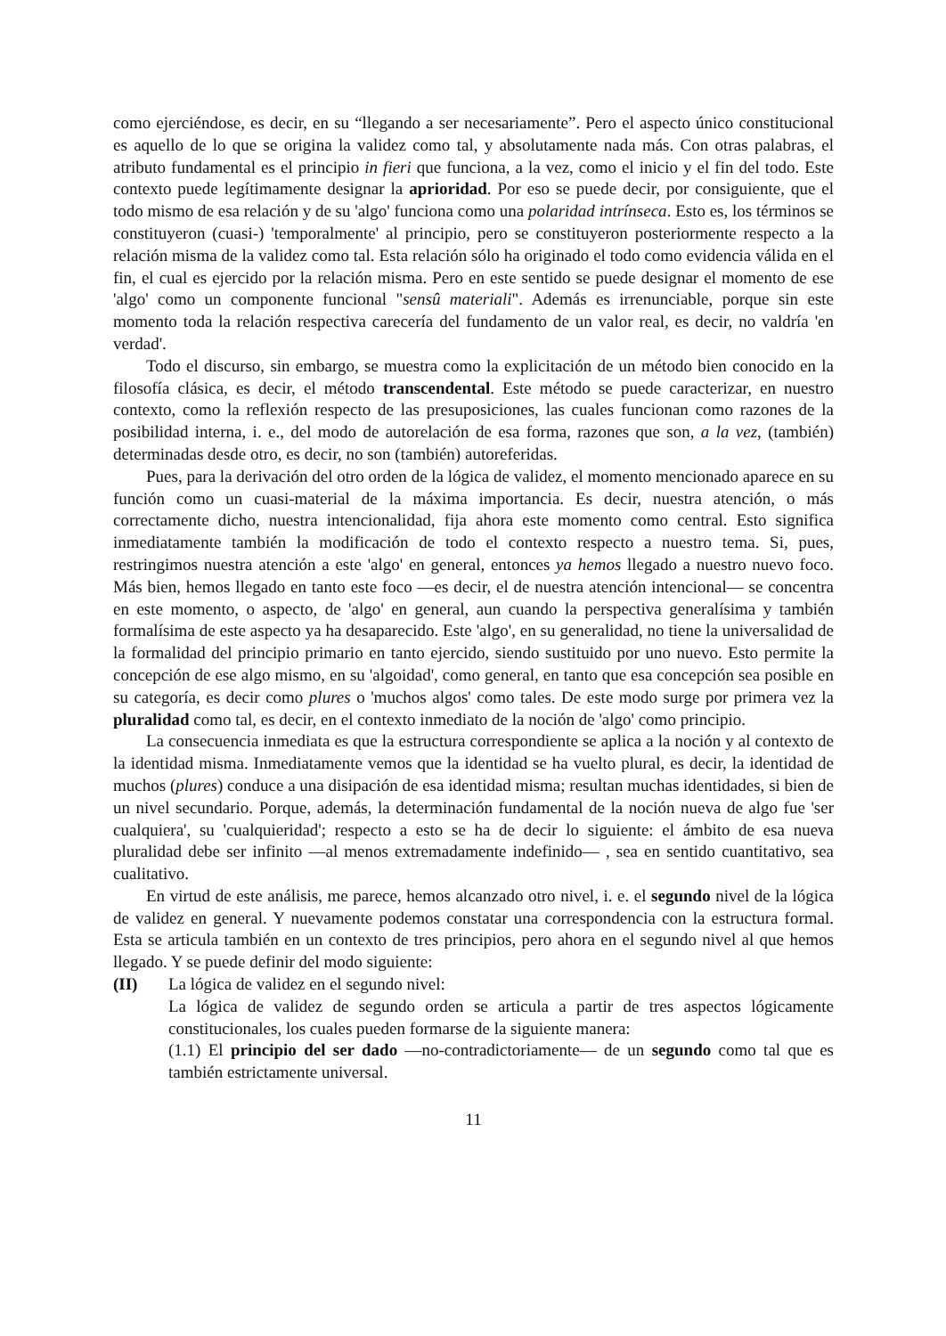como ejerciéndose, es decir, en su “llegando a ser necesariamente”. Pero el aspecto único constitucional es aquello de lo que se origina la validez como tal, y absolutamente nada más. Con otras palabras, el atributo fundamental es el principio in fieri que funciona, a la vez, como el inicio y el fin del todo. Este contexto puede legítimamente designar la aprioridad. Por eso se puede decir, por consiguiente, que el todo mismo de esa relación y de su 'algo' funciona como una polaridad intrínseca. Esto es, los términos se constituyeron (cuasi-) 'temporalmente' al principio, pero se constituyeron posteriormente respecto a la relación misma de la validez como tal. Esta relación sólo ha originado el todo como evidencia válida en el fin, el cual es ejercido por la relación misma. Pero en este sentido se puede designar el momento de ese 'algo' como un componente funcional "sensû materiali". Además es irrenunciable, porque sin este momento toda la relación respectiva carecería del fundamento de un valor real, es decir, no valdría 'en verdad'.
Todo el discurso, sin embargo, se muestra como la explicitación de un método bien conocido en la filosofía clásica, es decir, el método transcendental. Este método se puede caracterizar, en nuestro contexto, como la reflexión respecto de las presuposiciones, las cuales funcionan como razones de la posibilidad interna, i. e., del modo de autorelación de esa forma, razones que son, a la vez, (también) determinadas desde otro, es decir, no son (también) autoreferidas.
Pues, para la derivación del otro orden de la lógica de validez, el momento mencionado aparece en su función como un cuasi-material de la máxima importancia. Es decir, nuestra atención, o más correctamente dicho, nuestra intencionalidad, fija ahora este momento como central. Esto significa inmediatamente también la modificación de todo el contexto respecto a nuestro tema. Si, pues, restringimos nuestra atención a este 'algo' en general, entonces ya hemos llegado a nuestro nuevo foco. Más bien, hemos llegado en tanto este foco —es decir, el de nuestra atención intencional— se concentra en este momento, o aspecto, de 'algo' en general, aun cuando la perspectiva generalísima y también formalísima de este aspecto ya ha desaparecido. Este 'algo', en su generalidad, no tiene la universalidad de la formalidad del principio primario en tanto ejercido, siendo sustituido por uno nuevo. Esto permite la concepción de ese algo mismo, en su 'algoidad', como general, en tanto que esa concepción sea posible en su categoría, es decir como plures o 'muchos algos' como tales. De este modo surge por primera vez la pluralidad como tal, es decir, en el contexto inmediato de la noción de 'algo' como principio.
La consecuencia inmediata es que la estructura correspondiente se aplica a la noción y al contexto de la identidad misma. Inmediatamente vemos que la identidad se ha vuelto plural, es decir, la identidad de muchos (plures) conduce a una disipación de esa identidad misma; resultan muchas identidades, si bien de un nivel secundario. Porque, además, la determinación fundamental de la noción nueva de algo fue 'ser cualquiera', su 'cualquieridad'; respecto a esto se ha de decir lo siguiente: el ámbito de esa nueva pluralidad debe ser infinito —al menos extremadamente indefinido— , sea en sentido cuantitativo, sea cualitativo.
En virtud de este análisis, me parece, hemos alcanzado otro nivel, i. e. el segundo nivel de la lógica de validez en general. Y nuevamente podemos constatar una correspondencia con la estructura formal. Esta se articula también en un contexto de tres principios, pero ahora en el segundo nivel al que hemos llegado. Y se puede definir del modo siguiente:
(II) La lógica de validez en el segundo nivel:
La lógica de validez de segundo orden se articula a partir de tres aspectos lógicamente constitucionales, los cuales pueden formarse de la siguiente manera:
(1.1) El principio del ser dado —no-contradictoriamente— de un segundo como tal que es también estrictamente universal.
11